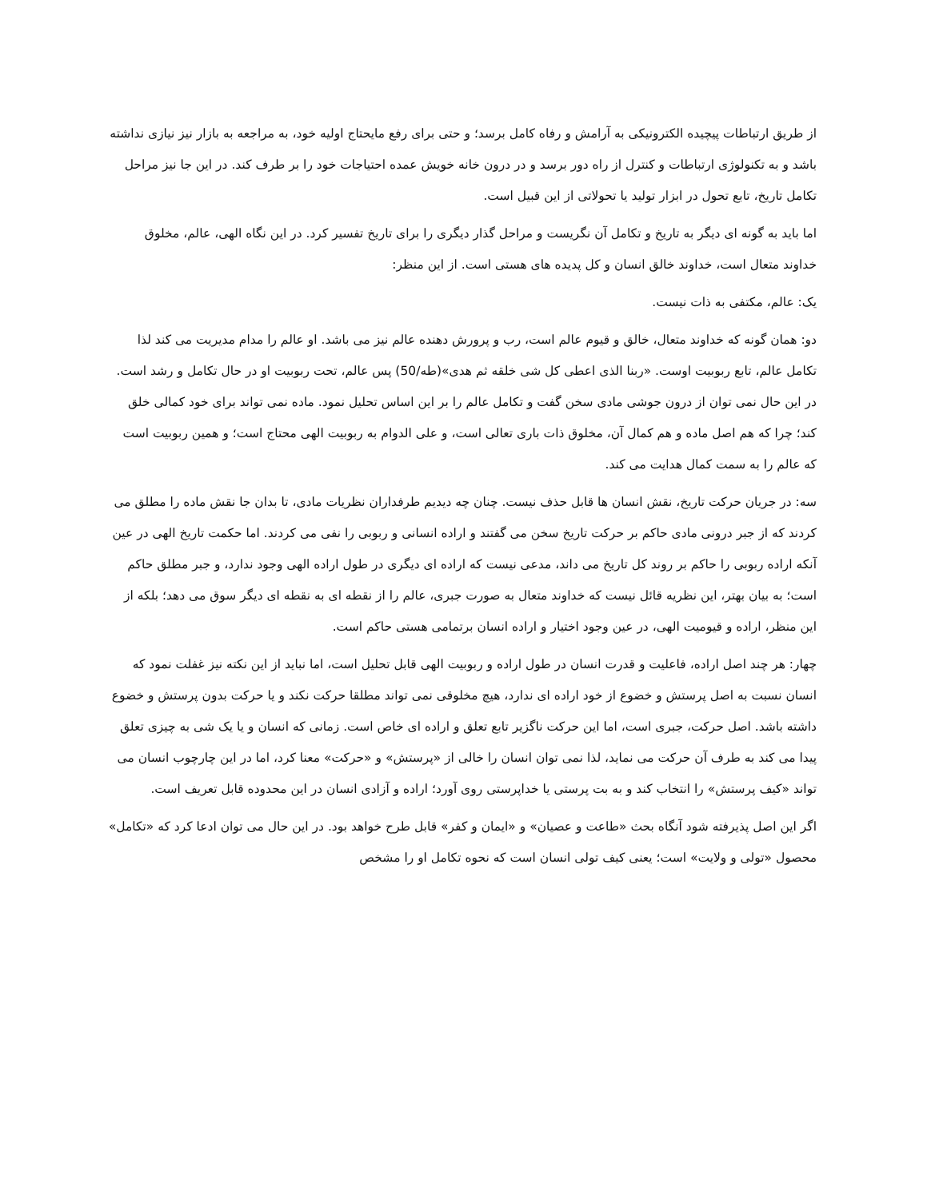از طریق ارتباطات پیچیده الکترونیکی به آرامش و رفاه کامل برسد؛ و حتی برای رفع مایحتاج اولیه خود، به مراجعه به بازار نیز نیازی نداشته باشد و به تکنولوژی ارتباطات و کنترل از راه دور برسد و در درون خانه خویش عمده احتیاجات خود را بر طرف کند. در این جا نیز مراحل تکامل تاریخ، تابع تحول در ابزار تولید یا تحولاتی از این قبیل است.
اما باید به گونه ای دیگر به تاریخ و تکامل آن نگریست و مراحل گذار دیگری را برای تاریخ تفسیر کرد. در این نگاه الهی، عالم، مخلوق خداوند متعال است، خداوند خالق انسان و کل پدیده های هستی است. از این منظر:
یک: عالم، مکتفی به ذات نیست.
دو: همان گونه که خداوند متعال، خالق و قیوم عالم است، رب و پرورش دهنده عالم نیز می باشد. او عالم را مدام مدیریت می کند لذا تکامل عالم، تابع ربوبیت اوست. «ربنا الذی اعطی کل شی خلقه ثم هدی»(طه/50) پس عالم، تحت ربوبیت او در حال تکامل و رشد است. در این حال نمی توان از درون جوشی مادی سخن گفت و تکامل عالم را بر این اساس تحلیل نمود. ماده نمی تواند برای خود کمالی خلق کند؛ چرا که هم اصل ماده و هم کمال آن، مخلوق ذات باری تعالی است، و علی الدوام به ربوبیت الهی محتاج است؛ و همین ربوبیت است که عالم را به سمت کمال هدایت می کند.
سه: در جریان حرکت تاریخ، نقش انسان ها قابل حذف نیست. چنان چه دیدیم طرفداران نظریات مادی، تا بدان جا نقش ماده را مطلق می کردند که از جبر درونی مادی حاکم بر حرکت تاریخ سخن می گفتند و اراده انسانی و ربوبی را نفی می کردند. اما حکمت تاریخ الهی در عین آنکه اراده ربوبی را حاکم بر روند کل تاریخ می داند، مدعی نیست که اراده ای دیگری در طول اراده الهی وجود ندارد، و جبر مطلق حاکم است؛ به بیان بهتر، این نظریه قائل نیست که خداوند متعال به صورت جبری، عالم را از نقطه ای به نقطه ای دیگر سوق می دهد؛ بلکه از این منظر، اراده و قیومیت الهی، در عین وجود اختیار و اراده انسان برتمامی هستی حاکم است.
چهار: هر چند اصل اراده، فاعلیت و قدرت انسان در طول اراده و ربوبیت الهی قابل تحلیل است، اما نباید از این نکته نیز غفلت نمود که انسان نسبت به اصل پرستش و خضوع از خود اراده ای ندارد، هیچ مخلوقی نمی تواند مطلقا حرکت نکند و یا حرکت بدون پرستش و خضوع داشته باشد. اصل حرکت، جبری است، اما این حرکت ناگزیر تابع تعلق و اراده ای خاص است. زمانی که انسان و یا یک شی به چیزی تعلق پیدا می کند به طرف آن حرکت می نماید، لذا نمی توان انسان را خالی از «پرستش» و «حرکت» معنا کرد، اما در این چارچوب انسان می تواند «کیف پرستش» را انتخاب کند و به بت پرستی یا خداپرستی روی آورد؛ اراده و آزادی انسان در این محدوده قابل تعریف است.
اگر این اصل پذیرفته شود آنگاه بحث «طاعت و عصیان» و «ایمان و کفر» قابل طرح خواهد بود. در این حال می توان ادعا کرد که «تکامل» محصول «تولی و ولایت» است؛ یعنی کیف تولی انسان است که نحوه تکامل او را مشخص